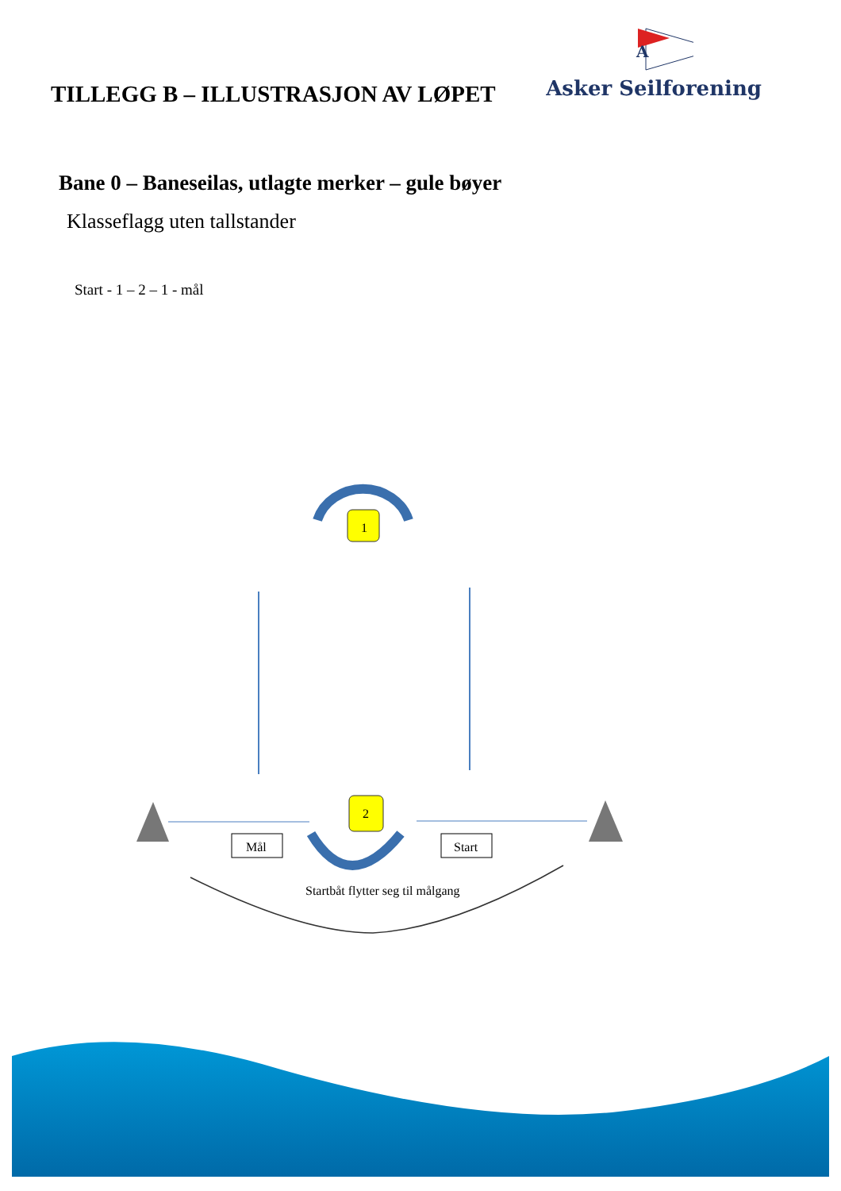TILLEGG B – ILLUSTRASJON AV LØPET
A
Asker Seilforening
Bane 0 – Baneseilas, utlagte merker – gule bøyer
Klasseflagg uten tallstander
Start - 1 – 2 – 1 - mål
1
2
Mål
Start
Startbåt flytter seg til målgang